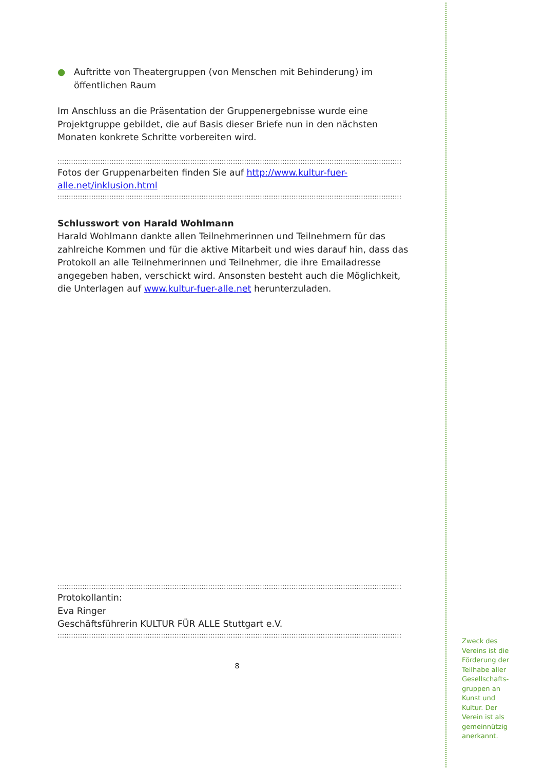● Auftritte von Theatergruppen (von Menschen mit Behinderung) im öffentlichen Raum
Im Anschluss an die Präsentation der Gruppenergebnisse wurde eine Projektgruppe gebildet, die auf Basis dieser Briefe nun in den nächsten Monaten konkrete Schritte vorbereiten wird.
::::::::::::::::::::::::::::::::::::::::::::::::::::::::::::::::::::::::::::::::::::::::::::::::::::::::::::::::::::::::::::::::::::::::::::::::::::::::::::
Fotos der Gruppenarbeiten finden Sie auf http://www.kultur-fuer-
alle.net/inklusion.html
::::::::::::::::::::::::::::::::::::::::::::::::::::::::::::::::::::::::::::::::::::::::::::::::::::::::::::::::::::::::::::::::::::::::::::::::::::::::::::
Schlusswort von Harald Wohlmann
Harald Wohlmann dankte allen Teilnehmerinnen und Teilnehmern für das zahlreiche Kommen und für die aktive Mitarbeit und wies darauf hin, dass das Protokoll an alle Teilnehmerinnen und Teilnehmer, die ihre Emailadresse angegeben haben, verschickt wird. Ansonsten besteht auch die Möglichkeit, die Unterlagen auf www.kultur-fuer-alle.net herunterzuladen.
::::::::::::::::::::::::::::::::::::::::::::::::::::::::::::::::::::::::::::::::::::::::::::::::::::::::::::::::::::::::::::::::::::::::::::::::::::::::::::
Protokollantin:
Eva Ringer
Geschäftsführerin KULTUR FÜR ALLE Stuttgart e.V.
::::::::::::::::::::::::::::::::::::::::::::::::::::::::::::::::::::::::::::::::::::::::::::::::::::::::::::::::::::::::::::::::::::::::::::::::::::::::::::
8
Zweck des Vereins ist die Förderung der Teilhabe aller Gesellschafts-gruppen an Kunst und Kultur. Der Verein ist als gemeinnützig anerkannt.